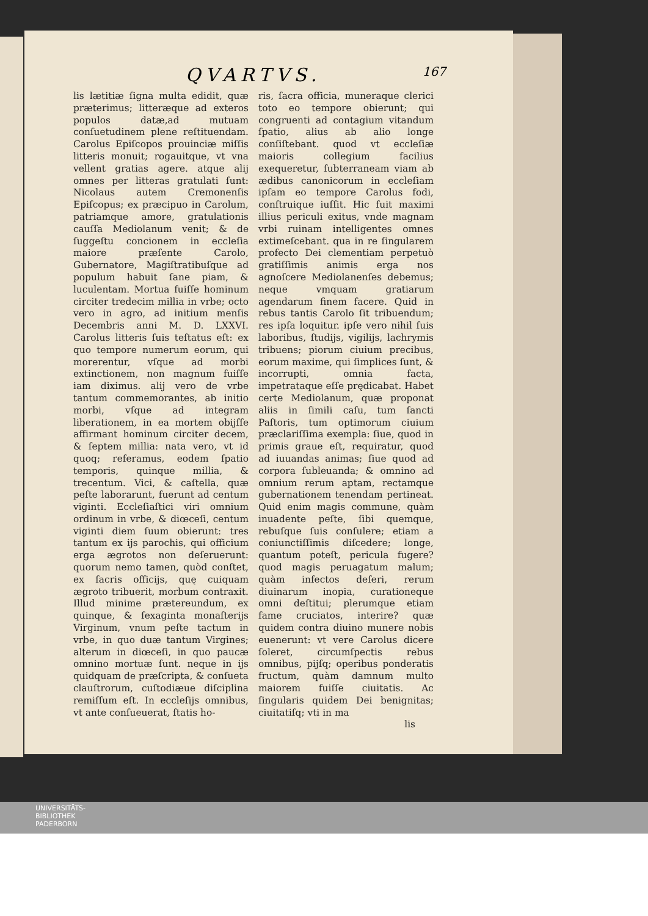QVARTVS. 167
lis lætitiæ ſigna multa edidit, quæ præterimus; litteræque ad exteros populos datæ,ad mutuam conſuetudinem plene reſtituendam. Carolus Epiſcopos prouinciæ miſſis litteris monuit; rogauitque, vt vna vellent gratias agere. atque alij omnes per litteras gratulati ſunt: Nicolaus autem Cremonenſis Epiſcopus; ex præcipuo in Carolum, patriamque amore, gratulationis cauſſa Mediolanum venit; & de ſuggeſtu concionem in eccleſia maiore præſente Carolo, Gubernatore, Magiſtratibuſque ad populum habuit ſane piam, & luculentam. Mortua fuiſſe hominum circiter tredecim millia in vrbe; octo vero in agro, ad initium menſis Decembris anni M. D. LXXVI. Carolus litteris ſuis teſtatus eſt: ex quo tempore numerum eorum, qui morerentur, vſque ad morbi extinctionem, non magnum fuiſſe iam diximus. alij vero de vrbe tantum commemorantes, ab initio morbi, vſque ad integram liberationem, in ea mortem obijſſe affirmant hominum circiter decem, & ſeptem millia: nata vero, vt id quoq; referamus, eodem ſpatio temporis, quinque millia, & trecentum. Vici, & caſtella, quæ peſte laborarunt, fuerunt ad centum viginti. Eccleſiaſtici viri omnium ordinum in vrbe, & diœceſi, centum viginti diem ſuum obierunt: tres tantum ex ijs parochis, qui officium erga ægrotos non deſeruerunt: quorum nemo tamen, quòd conſtet, ex ſacris officijs, quę cuiquam ægroto tribuerit, morbum contraxit. Illud minime prætereundum, ex quinque, & ſexaginta monaſterijs Virginum, vnum peſte tactum in vrbe, in quo duæ tantum Virgines; alterum in diœceſi, in quo paucæ omnino mortuæ ſunt. neque in ijs quidquam de præſcripta, & conſueta clauſtrorum, cuſtodiæue diſciplina remiſſum eſt. In eccleſijs omnibus, vt ante conſueuerat, ſtatis ho-
ris, ſacra officia, muneraque clerici toto eo tempore obierunt; qui congruenti ad contagium vitandum ſpatio, alius ab alio longe conſiſtebant. quod vt eccleſiæ maioris collegium facilius exequeretur, ſubterraneam viam ab ædibus canonicorum in eccleſiam ipſam eo tempore Carolus fodi, conſtruique iuſſit. Hic fuit maximi illius periculi exitus, vnde magnam vrbi ruinam intelligentes omnes extimeſcebant. qua in re ſingularem profecto Dei clementiam perpetuò gratiſſimis animis erga nos agnoſcere Mediolanenſes debemus; neque vmquam gratiarum agendarum finem facere. Quid in rebus tantis Carolo ſit tribuendum; res ipſa loquitur. ipſe vero nihil ſuis laboribus, ſtudijs, vigilijs, lachrymis tribuens; piorum ciuium precibus, eorum maxime, qui ſimplices ſunt, & incorrupti, omnia facta, impetrataque eſſe prędicabat. Habet certe Mediolanum, quæ proponat aliis in ſimili caſu, tum ſancti Paſtoris, tum optimorum ciuium præclariſſima exempla: ſiue, quod in primis graue eſt, requiratur, quod ad iuuandas animas; ſiue quod ad corpora ſubleuanda; & omnino ad omnium rerum aptam, rectamque gubernationem tenendam pertineat. Quid enim magis commune, quàm inuadente peſte, ſibi quemque, rebuſque ſuis conſulere; etiam a coniunctiſſimis diſcedere; longe, quantum poteſt, pericula fugere? quod magis peruagatum malum; quàm infectos deſeri, rerum diuinarum inopia, curationeque omni deſtitui; plerumque etiam fame cruciatos, interire? quæ quidem contra diuino munere nobis euenerunt: vt vere Carolus dicere ſoleret, circumſpectis rebus omnibus, pijſq; operibus ponderatis fructum, quàm damnum multo maiorem fuiſſe ciuitatis. Ac ſingularis quidem Dei benignitas; ciuitatiſq; vti in ma
lis
UNIVERSITÄTS-
BIBLIOTHEK
PADERBORN